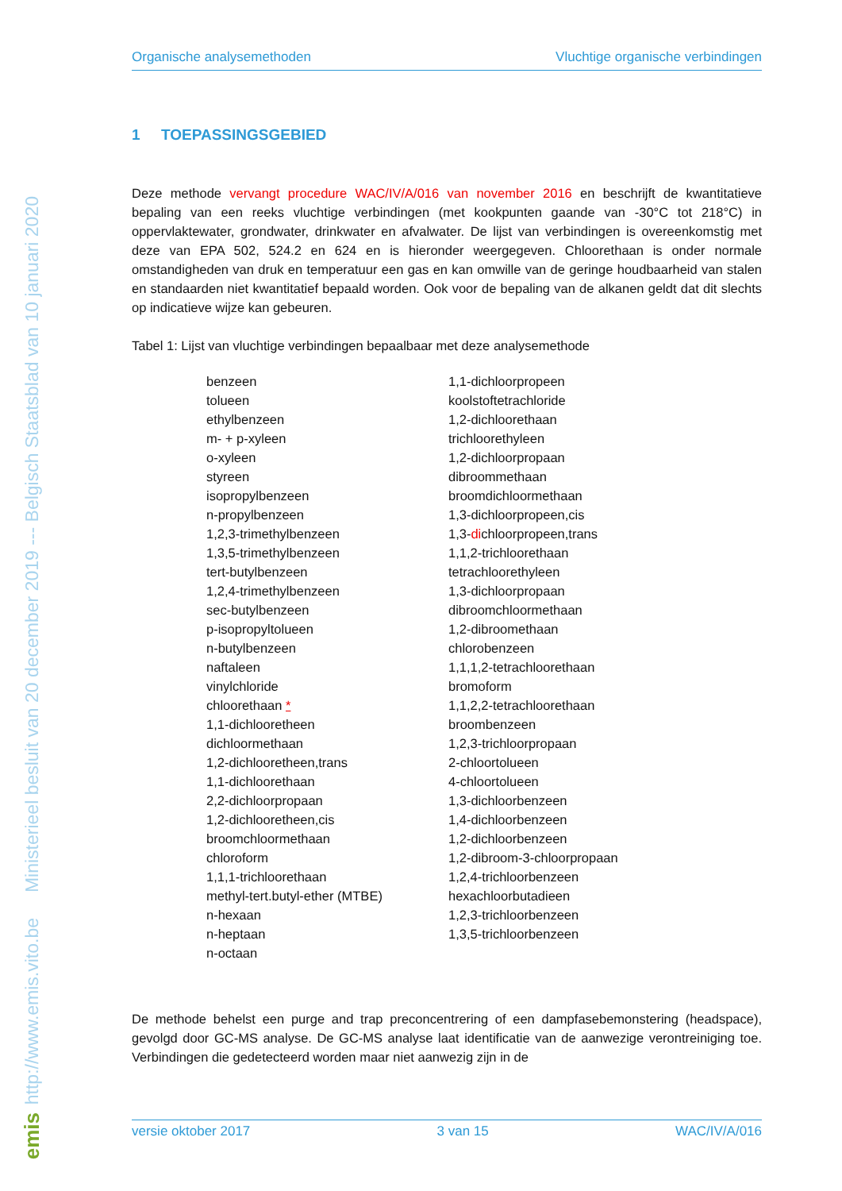http://www.emis.vito.be Ministerieel besluit van 20 december 2019 --- Belgisch Staatsblad van 10 januari 2020
emis
Organische analysemethoden Vluchtige organische verbindingen
1 TOEPASSINGSGEBIED
Deze methode vervangt procedure WAC/IV/A/016 van november 2016 en beschrijft de kwantitatieve bepaling van een reeks vluchtige verbindingen (met kookpunten gaande van -30°C tot 218°C) in oppervlaktewater, grondwater, drinkwater en afvalwater. De lijst van verbindingen is overeenkomstig met deze van EPA 502, 524.2 en 624 en is hieronder weergegeven. Chloorethaan is onder normale omstandigheden van druk en temperatuur een gas en kan omwille van de geringe houdbaarheid van stalen en standaarden niet kwantitatief bepaald worden. Ook voor de bepaling van de alkanen geldt dat dit slechts op indicatieve wijze kan gebeuren.
Tabel 1: Lijst van vluchtige verbindingen bepaalbaar met deze analysemethode
| benzeen | 1,1-dichloorpropeen |
| tolueen | koolstoftetrachloride |
| ethylbenzeen | 1,2-dichloorethaan |
| m- + p-xyleen | trichloorethyleen |
| o-xyleen | 1,2-dichloorpropaan |
| styreen | dibroommethaan |
| isopropylbenzeen | broomdichloormethaan |
| n-propylbenzeen | 1,3-dichloorpropeen,cis |
| 1,2,3-trimethylbenzeen | 1,3- di chloorpropeen,trans |
| 1,3,5-trimethylbenzeen | 1,1,2-trichloorethaan |
| tert-butylbenzeen | tetrachloorethyleen |
| 1,2,4-trimethylbenzeen | 1,3-dichloorpropaan |
| sec-butylbenzeen | dibroomchloormethaan |
| p-isopropyltolueen | 1,2-dibroomethaan |
| n-butylbenzeen | chlorobenzeen |
| naftaleen | 1,1,1,2-tetrachloorethaan |
| vinylchloride | bromoform |
| chloorethaan * | 1,1,2,2-tetrachloorethaan |
| 1,1-dichlooretheen | broombenzeen |
| dichloormethaan | 1,2,3-trichloorpropaan |
| 1,2-dichlooretheen,trans | 2-chloortolueen |
| 1,1-dichloorethaan | 4-chloortolueen |
| 2,2-dichloorpropaan | 1,3-dichloorbenzeen |
| 1,2-dichlooretheen,cis | 1,4-dichloorbenzeen |
| broomchloormethaan | 1,2-dichloorbenzeen |
| chloroform | 1,2-dibroom-3-chloorpropaan |
| 1,1,1-trichloorethaan | 1,2,4-trichloorbenzeen |
| methyl-tert.butyl-ether (MTBE) | hexachloorbutadieen |
| n-hexaan | 1,2,3-trichloorbenzeen |
| n-heptaan | 1,3,5-trichloorbenzeen |
| n-octaan | |
De methode behelst een purge and trap preconcentrering of een dampfasebemonstering (headspace), gevolgd door GC-MS analyse. De GC-MS analyse laat identificatie van de aanwezige verontreiniging toe. Verbindingen die gedetecteerd worden maar niet aanwezig zijn in de
versie oktober 2017 3 van 15 WAC/IV/A/016